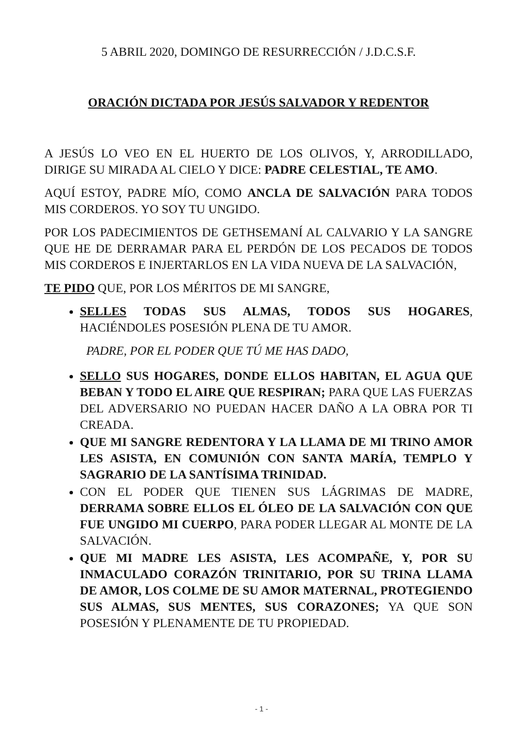5 ABRIL 2020, DOMINGO DE RESURRECCIÓN / J.D.C.S.F.
ORACIÓN DICTADA POR JESÚS SALVADOR Y REDENTOR
A JESÚS LO VEO EN EL HUERTO DE LOS OLIVOS, Y, ARRODILLADO, DIRIGE SU MIRADA AL CIELO Y DICE: PADRE CELESTIAL, TE AMO.
AQUÍ ESTOY, PADRE MÍO, COMO ANCLA DE SALVACIÓN PARA TODOS MIS CORDEROS. YO SOY TU UNGIDO.
POR LOS PADECIMIENTOS DE GETHSEMANÍ AL CALVARIO Y LA SANGRE QUE HE DE DERRAMAR PARA EL PERDÓN DE LOS PECADOS DE TODOS MIS CORDEROS E INJERTARLOS EN LA VIDA NUEVA DE LA SALVACIÓN,
TE PIDO QUE, POR LOS MÉRITOS DE MI SANGRE,
SELLES TODAS SUS ALMAS, TODOS SUS HOGARES, HACIÉNDOLES POSESIÓN PLENA DE TU AMOR.
PADRE, POR EL PODER QUE TÚ ME HAS DADO,
SELLO SUS HOGARES, DONDE ELLOS HABITAN, EL AGUA QUE BEBAN Y TODO EL AIRE QUE RESPIRAN; PARA QUE LAS FUERZAS DEL ADVERSARIO NO PUEDAN HACER DAÑO A LA OBRA POR TI CREADA.
QUE MI SANGRE REDENTORA Y LA LLAMA DE MI TRINO AMOR LES ASISTA, EN COMUNIÓN CON SANTA MARÍA, TEMPLO Y SAGRARIO DE LA SANTÍSIMA TRINIDAD.
CON EL PODER QUE TIENEN SUS LÁGRIMAS DE MADRE, DERRAMA SOBRE ELLOS EL ÓLEO DE LA SALVACIÓN CON QUE FUE UNGIDO MI CUERPO, PARA PODER LLEGAR AL MONTE DE LA SALVACIÓN.
QUE MI MADRE LES ASISTA, LES ACOMPAÑE, Y, POR SU INMACULADO CORAZÓN TRINITARIO, POR SU TRINA LLAMA DE AMOR, LOS COLME DE SU AMOR MATERNAL, PROTEGIENDO SUS ALMAS, SUS MENTES, SUS CORAZONES; YA QUE SON POSESIÓN Y PLENAMENTE DE TU PROPIEDAD.
- 1 -